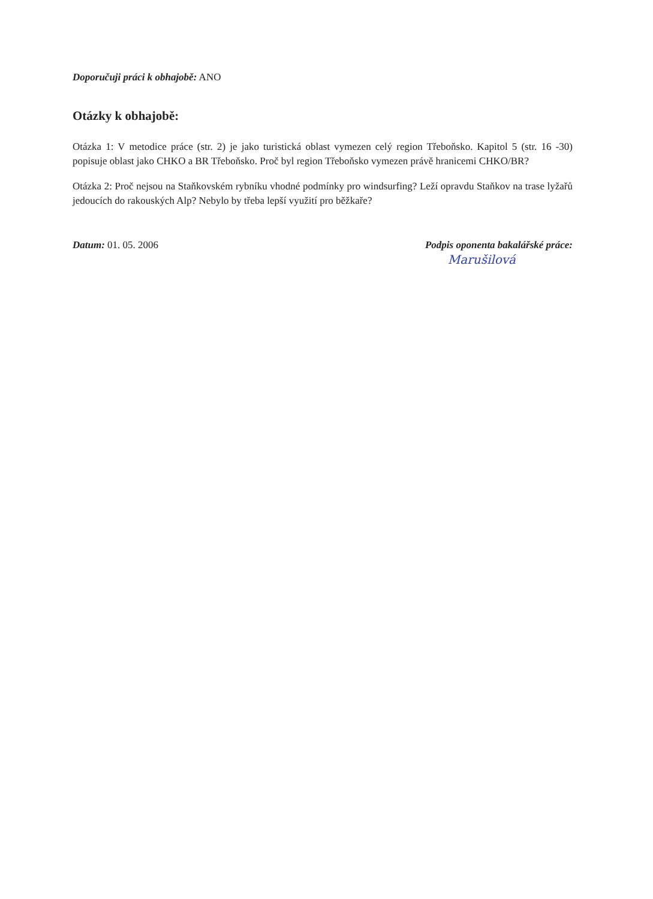Doporučuji práci k obhajobě: ANO
Otázky k obhajobě:
Otázka 1: V metodice práce (str. 2) je jako turistická oblast vymezen celý region Třeboňsko. Kapitol 5 (str. 16 -30) popisuje oblast jako CHKO a BR Třeboňsko. Proč byl region Třeboňsko vymezen právě hranicemi CHKO/BR?
Otázka 2: Proč nejsou na Staňkovském rybníku vhodné podmínky pro windsurfing? Leží opravdu Staňkov na trase lyžařů jedoucích do rakouských Alp? Nebylo by třeba lepší využití pro běžkaře?
Datum: 01. 05. 2006 Podpis oponenta bakalářské práce:
Marušilová